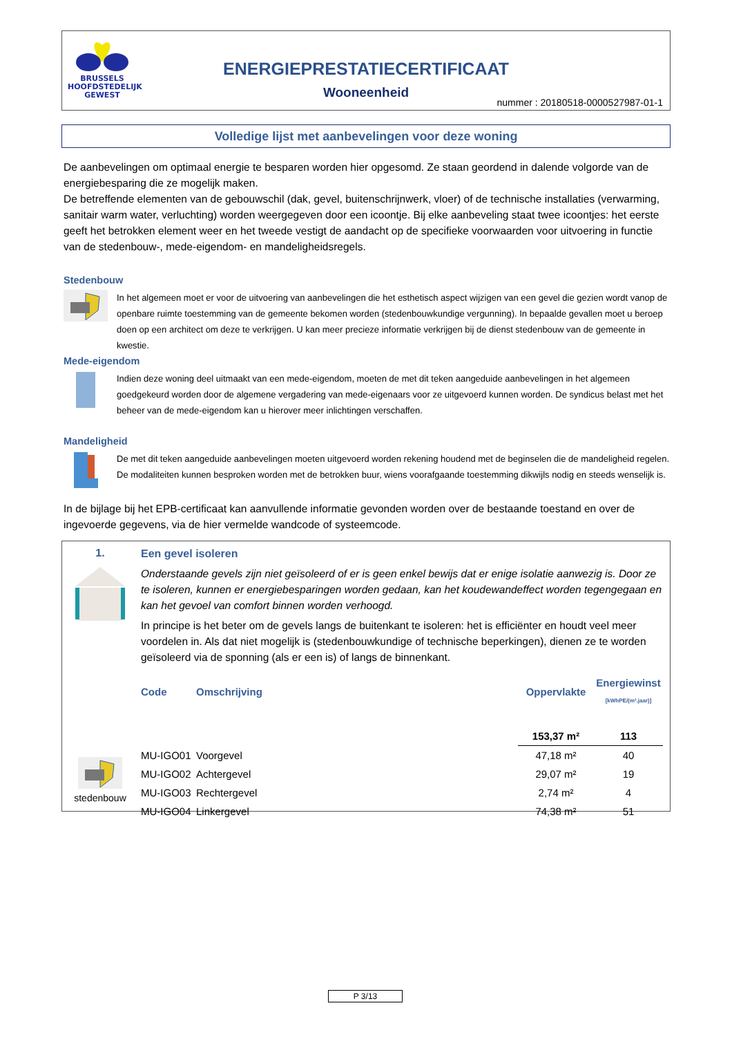BRUSSELS
HOOFDSTEDELIJK
GEWEST
ENERGIEPRESTATIECERTIFICAAT
Wooneenheid
nummer : 20180518-0000527987-01-1
Volledige lijst met aanbevelingen voor deze woning
De aanbevelingen om optimaal energie te besparen worden hier opgesomd. Ze staan geordend in dalende volgorde van de energiebesparing die ze mogelijk maken.
De betreffende elementen van de gebouwschil (dak, gevel, buitenschrijnwerk, vloer) of de technische installaties (verwarming, sanitair warm water, verluchting) worden weergegeven door een icoontje. Bij elke aanbeveling staat twee icoontjes: het eerste geeft het betrokken element weer en het tweede vestigt de aandacht op de specifieke voorwaarden voor uitvoering in functie van de stedenbouw-, mede-eigendom- en mandeligheidsregels.
Stedenbouw
In het algemeen moet er voor de uitvoering van aanbevelingen die het esthetisch aspect wijzigen van een gevel die gezien wordt vanop de openbare ruimte toestemming van de gemeente bekomen worden (stedenbouwkundige vergunning). In bepaalde gevallen moet u beroep doen op een architect om deze te verkrijgen. U kan meer precieze informatie verkrijgen bij de dienst stedenbouw van de gemeente in kwestie.
Mede-eigendom
Indien deze woning deel uitmaakt van een mede-eigendom, moeten de met dit teken aangeduide aanbevelingen in het algemeen goedgekeurd worden door de algemene vergadering van mede-eigenaars voor ze uitgevoerd kunnen worden. De syndicus belast met het beheer van de mede-eigendom kan u hierover meer inlichtingen verschaffen.
Mandeligheid
De met dit teken aangeduide aanbevelingen moeten uitgevoerd worden rekening houdend met de beginselen die de mandeligheid regelen. De modaliteiten kunnen besproken worden met de betrokken buur, wiens voorafgaande toestemming dikwijls nodig en steeds wenselijk is.
In de bijlage bij het EPB-certificaat kan aanvullende informatie gevonden worden over de bestaande toestand en over de ingevoerde gegevens, via de hier vermelde wandcode of systeemcode.
1.
stedenbouw
Een gevel isoleren
Onderstaande gevels zijn niet geïsoleerd of er is geen enkel bewijs dat er enige isolatie aanwezig is. Door ze te isoleren, kunnen er energiebesparingen worden gedaan, kan het koudewandeffect worden tegengegaan en kan het gevoel van comfort binnen worden verhoogd.
In principe is het beter om de gevels langs de buitenkant te isoleren: het is efficiënter en houdt veel meer voordelen in. Als dat niet mogelijk is (stedenbouwkundige of technische beperkingen), dienen ze te worden geïsoleerd via de sponning (als er een is) of langs de binnenkant.
| Code | Omschrijving | Oppervlakte | Energiewinst [kWhPE/(m².jaar)] |
| --- | --- | --- | --- |
| | | 153,37 m² | 113 |
| MU-IGO01 | Voorgevel | 47,18 m² | 40 |
| MU-IGO02 | Achtergevel | 29,07 m² | 19 |
| MU-IGO03 | Rechtergevel | 2,74 m² | 4 |
| MU-IGO04 | Linkergevel | 74,38 m² | 51 |
P 3/13